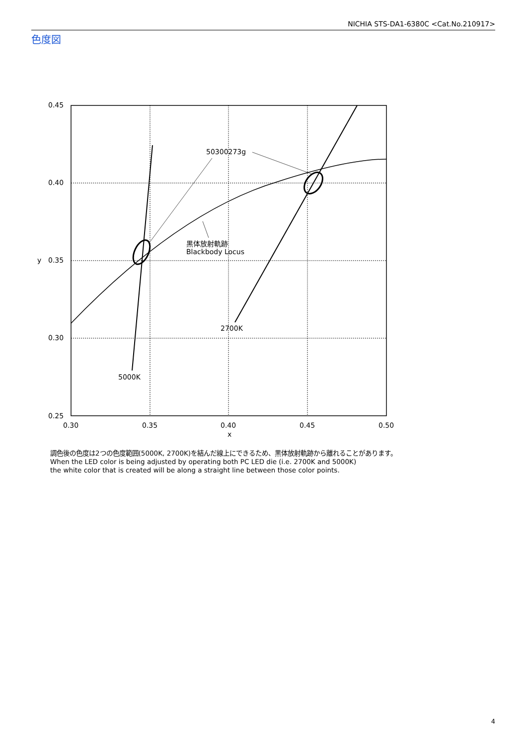NICHIA STS-DA1-6380C <Cat.No.210917>
色度図
50300273g
黒体放射軌跡
Blackbody Locus
2700K
5000K
0.45
0.40
0.35
0.30
0.25
y
0.30
0.35
0.40
0.45
0.50
x
調色後の色度は2つの色度範囲(5000K, 2700K)を結んだ線上にできるため、黒体放射軌跡から離れることがあります。
When the LED color is being adjusted by operating both PC LED die (i.e. 2700K and 5000K)
the white color that is created will be along a straight line between those color points.
4